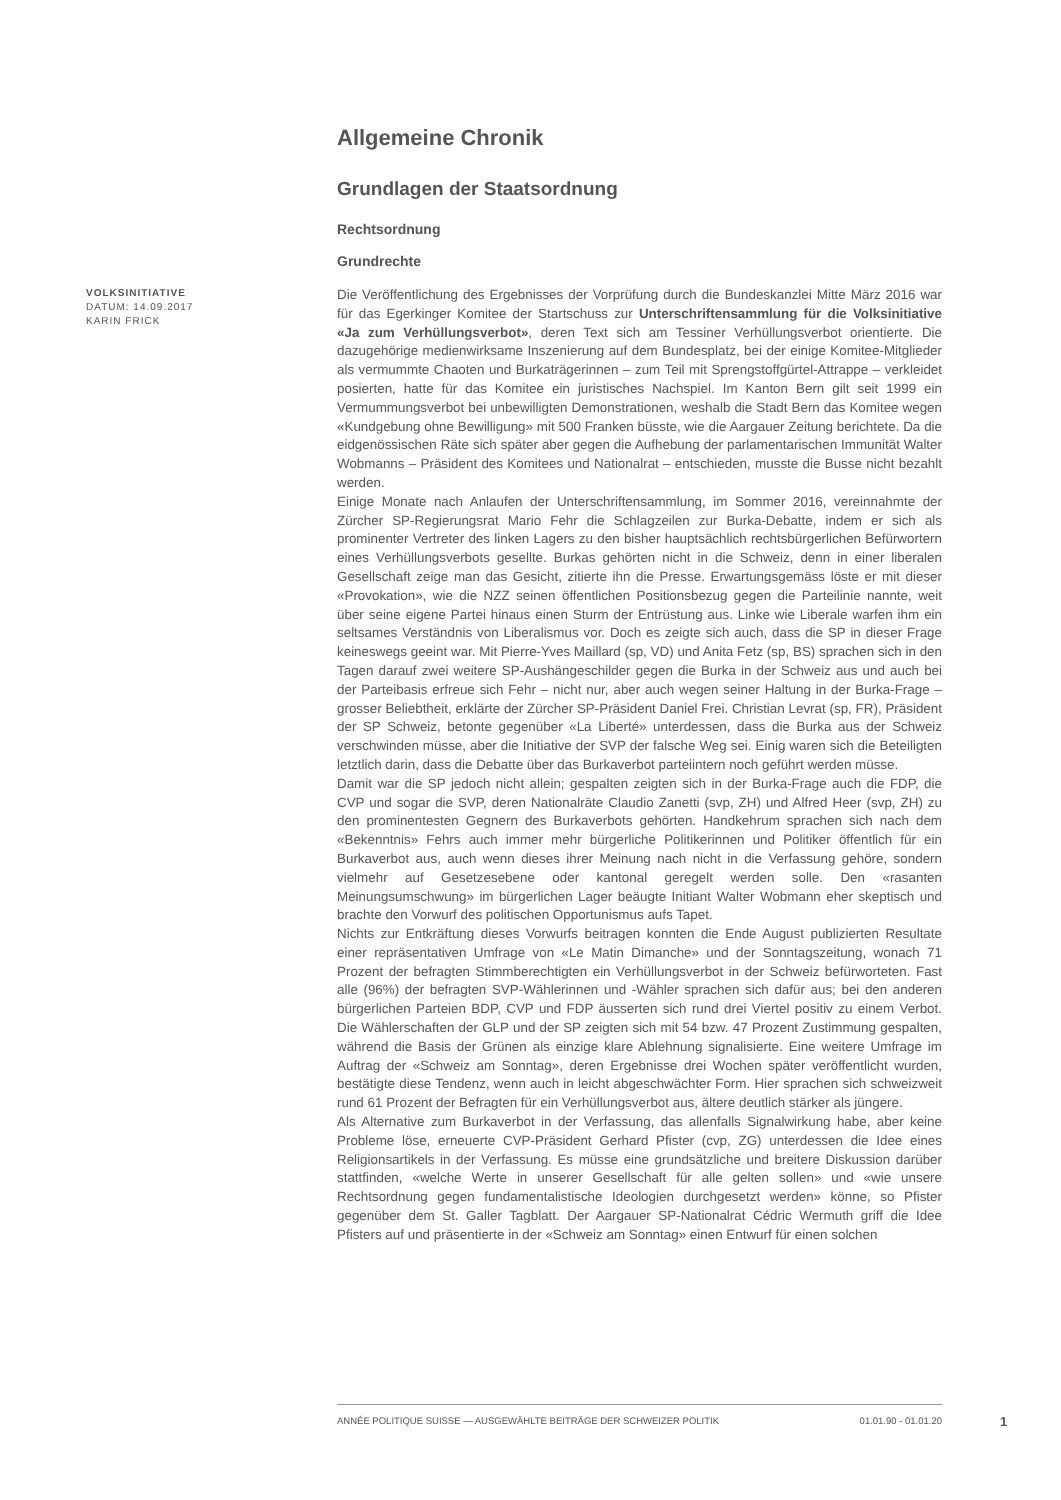Allgemeine Chronik
Grundlagen der Staatsordnung
Rechtsordnung
Grundrechte
VOLKSINITIATIVE
DATUM: 14.09.2017
KARIN FRICK
Die Veröffentlichung des Ergebnisses der Vorprüfung durch die Bundeskanzlei Mitte März 2016 war für das Egerkinger Komitee der Startschuss zur Unterschriftensammlung für die Volksinitiative «Ja zum Verhüllungsverbot», deren Text sich am Tessiner Verhüllungsverbot orientierte. Die dazugehörige medienwirksame Inszenierung auf dem Bundesplatz, bei der einige Komitee-Mitglieder als vermummte Chaoten und Burkaträgerinnen – zum Teil mit Sprengstoffgürtel-Attrappe – verkleidet posierten, hatte für das Komitee ein juristisches Nachspiel. Im Kanton Bern gilt seit 1999 ein Vermummungsverbot bei unbewilligten Demonstrationen, weshalb die Stadt Bern das Komitee wegen «Kundgebung ohne Bewilligung» mit 500 Franken büsste, wie die Aargauer Zeitung berichtete. Da die eidgenössischen Räte sich später aber gegen die Aufhebung der parlamentarischen Immunität Walter Wobmanns – Präsident des Komitees und Nationalrat – entschieden, musste die Busse nicht bezahlt werden.
Einige Monate nach Anlaufen der Unterschriftensammlung, im Sommer 2016, vereinnahmte der Zürcher SP-Regierungsrat Mario Fehr die Schlagzeilen zur Burka-Debatte, indem er sich als prominenter Vertreter des linken Lagers zu den bisher hauptsächlich rechtsbürgerlichen Befürwortern eines Verhüllungsverbots gesellte. Burkas gehörten nicht in die Schweiz, denn in einer liberalen Gesellschaft zeige man das Gesicht, zitierte ihn die Presse. Erwartungsgemäss löste er mit dieser «Provokation», wie die NZZ seinen öffentlichen Positionsbezug gegen die Parteilinie nannte, weit über seine eigene Partei hinaus einen Sturm der Entrüstung aus. Linke wie Liberale warfen ihm ein seltsames Verständnis von Liberalismus vor. Doch es zeigte sich auch, dass die SP in dieser Frage keineswegs geeint war. Mit Pierre-Yves Maillard (sp, VD) und Anita Fetz (sp, BS) sprachen sich in den Tagen darauf zwei weitere SP-Aushängeschilder gegen die Burka in der Schweiz aus und auch bei der Parteibasis erfreue sich Fehr – nicht nur, aber auch wegen seiner Haltung in der Burka-Frage – grosser Beliebtheit, erklärte der Zürcher SP-Präsident Daniel Frei. Christian Levrat (sp, FR), Präsident der SP Schweiz, betonte gegenüber «La Liberté» unterdessen, dass die Burka aus der Schweiz verschwinden müsse, aber die Initiative der SVP der falsche Weg sei. Einig waren sich die Beteiligten letztlich darin, dass die Debatte über das Burkaverbot parteiintern noch geführt werden müsse.
Damit war die SP jedoch nicht allein; gespalten zeigten sich in der Burka-Frage auch die FDP, die CVP und sogar die SVP, deren Nationalräte Claudio Zanetti (svp, ZH) und Alfred Heer (svp, ZH) zu den prominentesten Gegnern des Burkaverbots gehörten. Handkehrum sprachen sich nach dem «Bekenntnis» Fehrs auch immer mehr bürgerliche Politikerinnen und Politiker öffentlich für ein Burkaverbot aus, auch wenn dieses ihrer Meinung nach nicht in die Verfassung gehöre, sondern vielmehr auf Gesetzesebene oder kantonal geregelt werden solle. Den «rasanten Meinungsumschwung» im bürgerlichen Lager beäugte Initiant Walter Wobmann eher skeptisch und brachte den Vorwurf des politischen Opportunismus aufs Tapet.
Nichts zur Entkräftung dieses Vorwurfs beitragen konnten die Ende August publizierten Resultate einer repräsentativen Umfrage von «Le Matin Dimanche» und der Sonntagszeitung, wonach 71 Prozent der befragten Stimmberechtigten ein Verhüllungsverbot in der Schweiz befürworteten. Fast alle (96%) der befragten SVP-Wählerinnen und -Wähler sprachen sich dafür aus; bei den anderen bürgerlichen Parteien BDP, CVP und FDP äusserten sich rund drei Viertel positiv zu einem Verbot. Die Wählerschaften der GLP und der SP zeigten sich mit 54 bzw. 47 Prozent Zustimmung gespalten, während die Basis der Grünen als einzige klare Ablehnung signalisierte. Eine weitere Umfrage im Auftrag der «Schweiz am Sonntag», deren Ergebnisse drei Wochen später veröffentlicht wurden, bestätigte diese Tendenz, wenn auch in leicht abgeschwächter Form. Hier sprachen sich schweizweit rund 61 Prozent der Befragten für ein Verhüllungsverbot aus, ältere deutlich stärker als jüngere.
Als Alternative zum Burkaverbot in der Verfassung, das allenfalls Signalwirkung habe, aber keine Probleme löse, erneuerte CVP-Präsident Gerhard Pfister (cvp, ZG) unterdessen die Idee eines Religionsartikels in der Verfassung. Es müsse eine grundsätzliche und breitere Diskussion darüber stattfinden, «welche Werte in unserer Gesellschaft für alle gelten sollen» und «wie unsere Rechtsordnung gegen fundamentalistische Ideologien durchgesetzt werden» könne, so Pfister gegenüber dem St. Galler Tagblatt. Der Aargauer SP-Nationalrat Cédric Wermuth griff die Idee Pfisters auf und präsentierte in der «Schweiz am Sonntag» einen Entwurf für einen solchen
ANNÉE POLITIQUE SUISSE — AUSGEWÄHLTE BEITRÄGE DER SCHWEIZER POLITIK 01.01.90 - 01.01.20
1